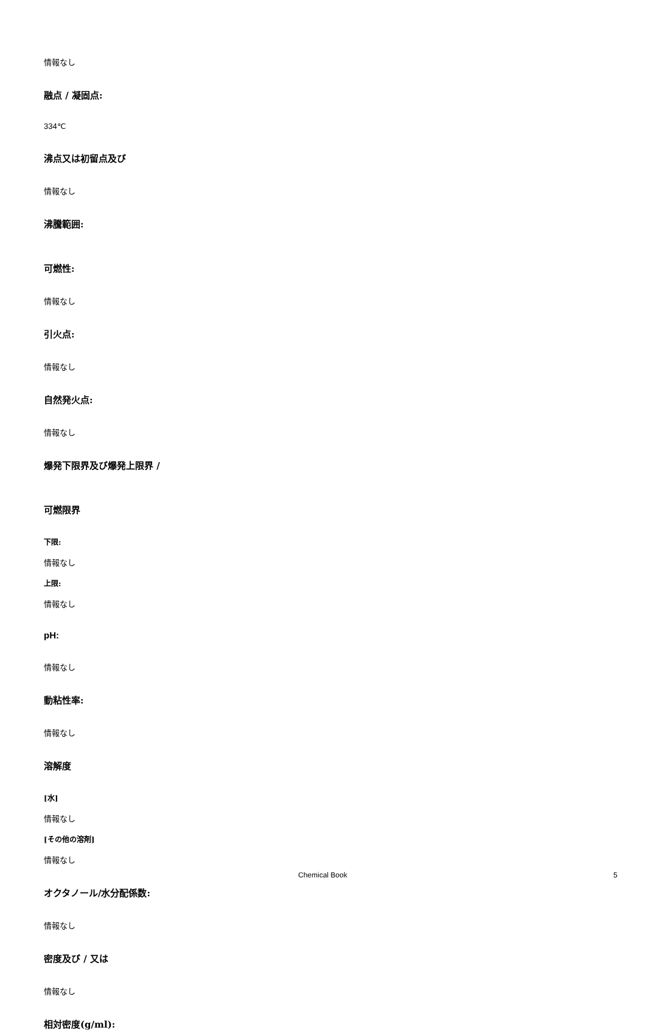情報なし
融点 / 凝固点:
334℃
沸点又は初留点及び
情報なし
沸騰範囲:
可燃性:
情報なし
引火点:
情報なし
自然発火点:
情報なし
爆発下限界及び爆発上限界 /
可燃限界
下限:
情報なし
上限:
情報なし
pH:
情報なし
動粘性率:
情報なし
溶解度
[水]
情報なし
[その他の溶剤]
情報なし
オクタノール/水分配係数:
情報なし
密度及び / 又は
情報なし
相対密度(g/ml):
Chemical Book 5